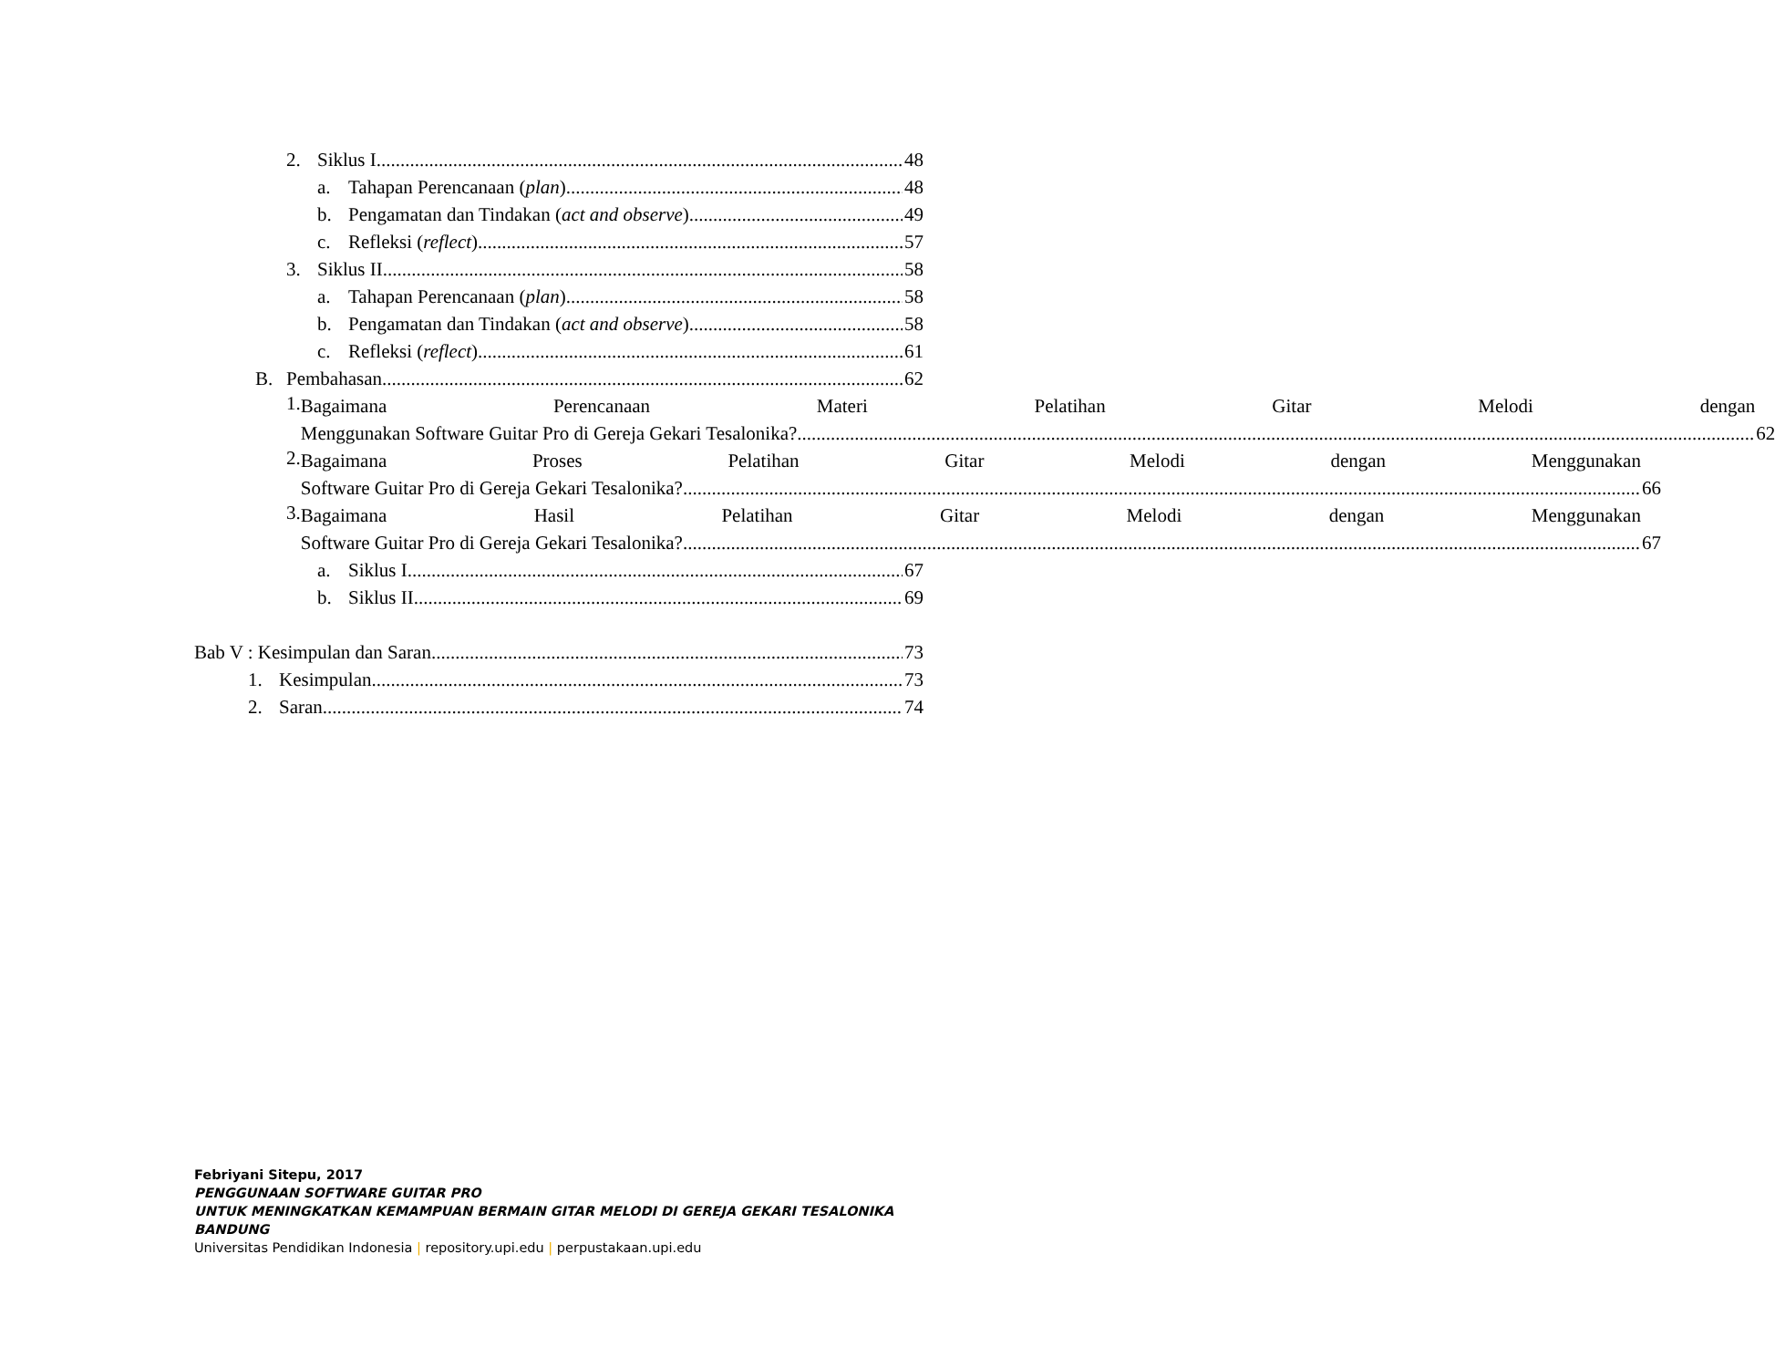2. Siklus I 48
a. Tahapan Perencanaan (plan) 48
b. Pengamatan dan Tindakan (act and observe) 49
c. Refleksi (reflect) 57
3. Siklus II 58
a. Tahapan Perencanaan (plan) 58
b. Pengamatan dan Tindakan (act and observe) 58
c. Refleksi (reflect) 61
B. Pembahasan 62
1.
Bagaimana Perencanaan Materi Pelatihan Gitar Melodi dengan
Menggunakan Software Guitar Pro di Gereja Gekari Tesalonika? 62
2.
Bagaimana Proses Pelatihan Gitar Melodi dengan Menggunakan
Software Guitar Pro di Gereja Gekari Tesalonika? 66
3.
Bagaimana Hasil Pelatihan Gitar Melodi dengan Menggunakan
Software Guitar Pro di Gereja Gekari Tesalonika? 67
a. Siklus I 67
b. Siklus II 69
Bab V : Kesimpulan dan Saran 73
1. Kesimpulan 73
2. Saran 74
Febriyani Sitepu, 2017
PENGGUNAAN SOFTWARE GUITAR PRO
UNTUK MENINGKATKAN KEMAMPUAN BERMAIN GITAR MELODI DI GEREJA GEKARI TESALONIKA
BANDUNG
Universitas Pendidikan Indonesia | repository.upi.edu | perpustakaan.upi.edu